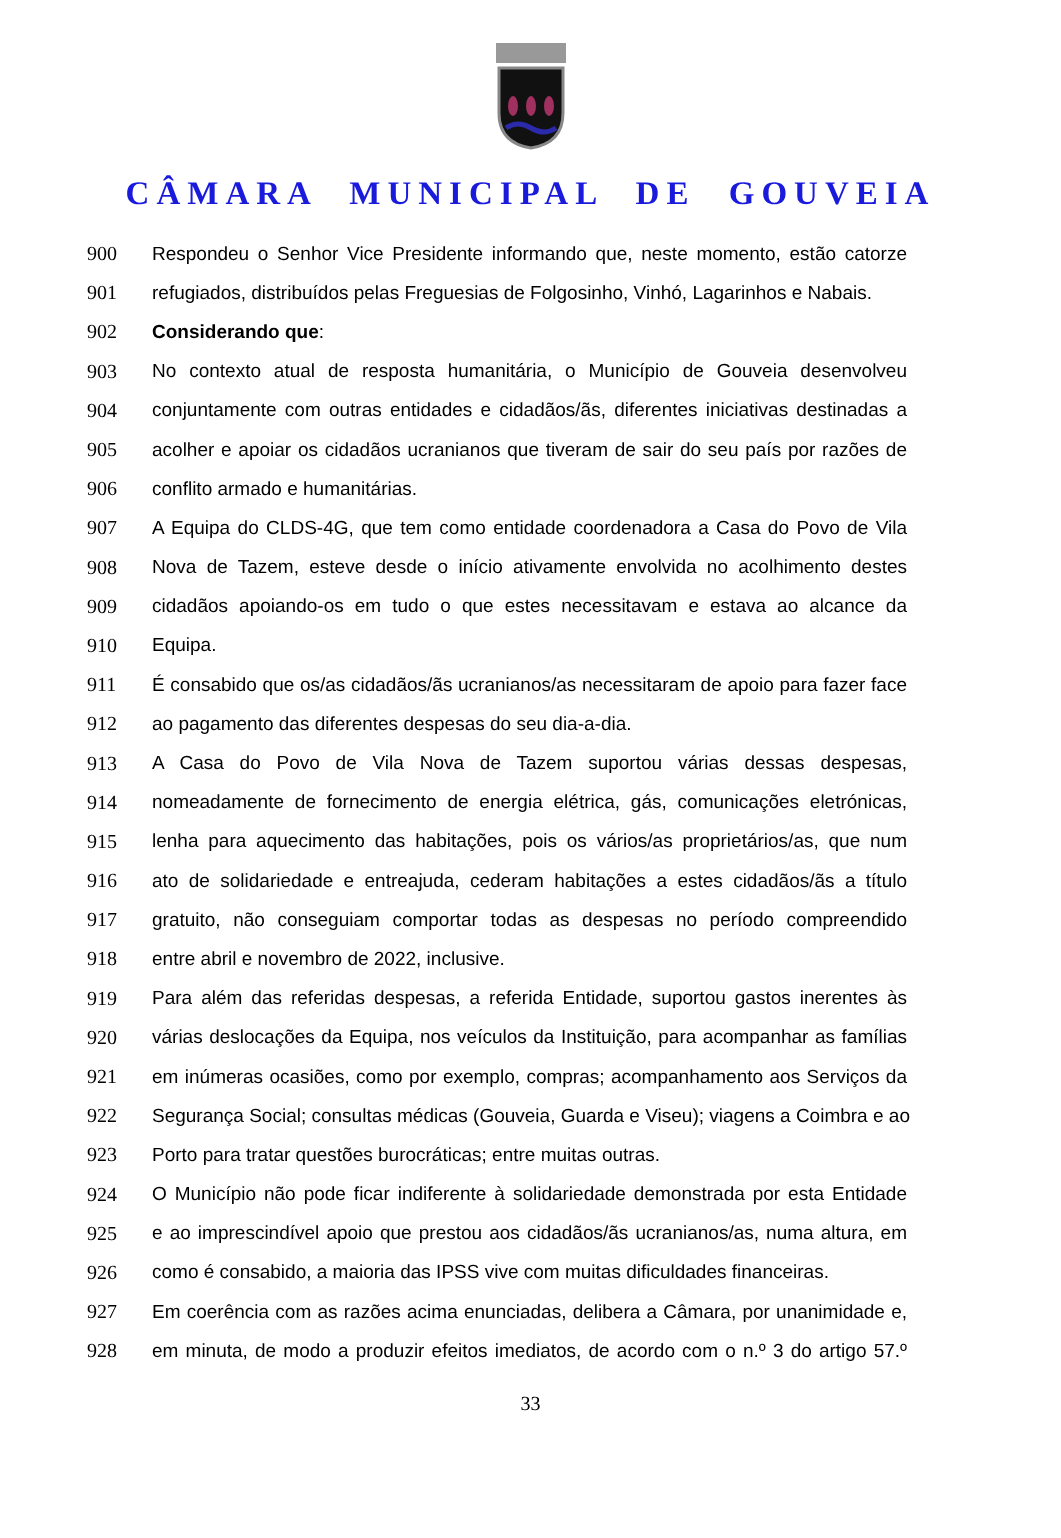CÂMARA MUNICIPAL DE GOUVEIA
900 Respondeu o Senhor Vice Presidente informando que, neste momento, estão catorze
901 refugiados, distribuídos pelas Freguesias de Folgosinho, Vinhó, Lagarinhos e Nabais.
902 Considerando que:
903 No contexto atual de resposta humanitária, o Município de Gouveia desenvolveu
904 conjuntamente com outras entidades e cidadãos/ãs, diferentes iniciativas destinadas a
905 acolher e apoiar os cidadãos ucranianos que tiveram de sair do seu país por razões de
906 conflito armado e humanitárias.
907 A Equipa do CLDS-4G, que tem como entidade coordenadora a Casa do Povo de Vila
908 Nova de Tazem, esteve desde o início ativamente envolvida no acolhimento destes
909 cidadãos apoiando-os em tudo o que estes necessitavam e estava ao alcance da
910 Equipa.
911 É consabido que os/as cidadãos/ãs ucranianos/as necessitaram de apoio para fazer face
912 ao pagamento das diferentes despesas do seu dia-a-dia.
913 A Casa do Povo de Vila Nova de Tazem suportou várias dessas despesas,
914 nomeadamente de fornecimento de energia elétrica, gás, comunicações eletrónicas,
915 lenha para aquecimento das habitações, pois os vários/as proprietários/as, que num
916 ato de solidariedade e entreajuda, cederam habitações a estes cidadãos/ãs a título
917 gratuito, não conseguiam comportar todas as despesas no período compreendido
918 entre abril e novembro de 2022, inclusive.
919 Para além das referidas despesas, a referida Entidade, suportou gastos inerentes às
920 várias deslocações da Equipa, nos veículos da Instituição, para acompanhar as famílias
921 em inúmeras ocasiões, como por exemplo, compras; acompanhamento aos Serviços da
922 Segurança Social; consultas médicas (Gouveia, Guarda e Viseu); viagens a Coimbra e ao
923 Porto para tratar questões burocráticas; entre muitas outras.
924 O Município não pode ficar indiferente à solidariedade demonstrada por esta Entidade
925 e ao imprescindível apoio que prestou aos cidadãos/ãs ucranianos/as, numa altura, em
926 como é consabido, a maioria das IPSS vive com muitas dificuldades financeiras.
927 Em coerência com as razões acima enunciadas, delibera a Câmara, por unanimidade e,
928 em minuta, de modo a produzir efeitos imediatos, de acordo com o n.º 3 do artigo 57.º
33